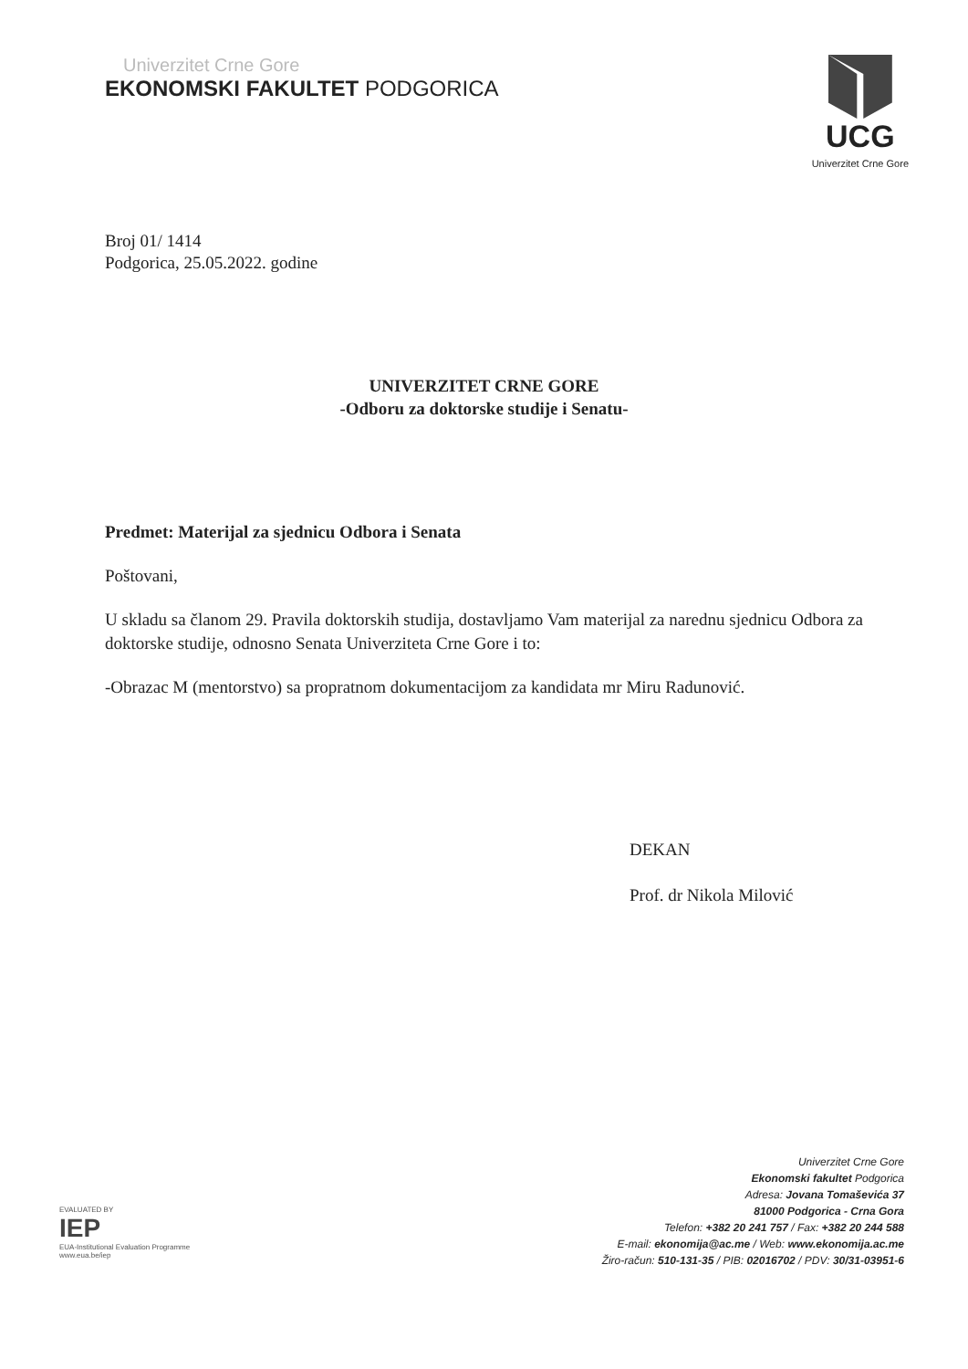Univerzitet Crne Gore
EKONOMSKI FAKULTET PODGORICA
UCG
Univerzitet Crne Gore
Broj 01/ 1414
Podgorica, 25.05.2022. godine
UNIVERZITET CRNE GORE
-Odboru za doktorske studije i Senatu-
Predmet: Materijal za sjednicu Odbora i Senata
Poštovani,
U skladu sa članom 29. Pravila doktorskih studija, dostavljamo Vam materijal za narednu sjednicu Odbora za doktorske studije, odnosno Senata Univerziteta Crne Gore i to:
-Obrazac M (mentorstvo) sa propratnom dokumentacijom za kandidata mr Miru Radunović.
DEKAN
Prof. dr Nikola Milović
EVALUATED BY
IEP
EUA-Institutional Evaluation Programme
www.eua.be/iep
Univerzitet Crne Gore
Ekonomski fakultet Podgorica
Adresa: Jovana Tomaševića 37
81000 Podgorica - Crna Gora
Telefon: +382 20 241 757 / Fax: +382 20 244 588
E-mail: ekonomija@ac.me / Web: www.ekonomija.ac.me
Žiro-račun: 510-131-35 / PIB: 02016702 / PDV: 30/31-03951-6